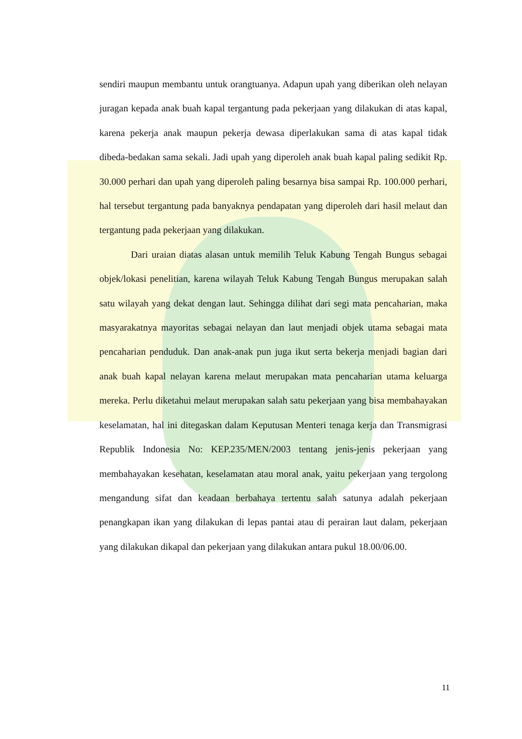sendiri maupun membantu untuk orangtuanya. Adapun upah yang diberikan oleh nelayan juragan kepada anak buah kapal tergantung pada pekerjaan yang dilakukan di atas kapal, karena pekerja anak maupun pekerja dewasa diperlakukan sama di atas kapal tidak dibeda-bedakan sama sekali. Jadi upah yang diperoleh anak buah kapal paling sedikit Rp. 30.000 perhari dan upah yang diperoleh paling besarnya bisa sampai Rp. 100.000 perhari, hal tersebut tergantung pada banyaknya pendapatan yang diperoleh dari hasil melaut dan tergantung pada pekerjaan yang dilakukan.
Dari uraian diatas alasan untuk memilih Teluk Kabung Tengah Bungus sebagai objek/lokasi penelitian, karena wilayah Teluk Kabung Tengah Bungus merupakan salah satu wilayah yang dekat dengan laut. Sehingga dilihat dari segi mata pencaharian, maka masyarakatnya mayoritas sebagai nelayan dan laut menjadi objek utama sebagai mata pencaharian penduduk. Dan anak-anak pun juga ikut serta bekerja menjadi bagian dari anak buah kapal nelayan karena melaut merupakan mata pencaharian utama keluarga mereka. Perlu diketahui melaut merupakan salah satu pekerjaan yang bisa membahayakan keselamatan, hal ini ditegaskan dalam Keputusan Menteri tenaga kerja dan Transmigrasi Republik Indonesia No: KEP.235/MEN/2003 tentang jenis-jenis pekerjaan yang membahayakan kesehatan, keselamatan atau moral anak, yaitu pekerjaan yang tergolong mengandung sifat dan keadaan berbahaya tertentu salah satunya adalah pekerjaan penangkapan ikan yang dilakukan di lepas pantai atau di perairan laut dalam, pekerjaan yang dilakukan dikapal dan pekerjaan yang dilakukan antara pukul 18.00/06.00.
11